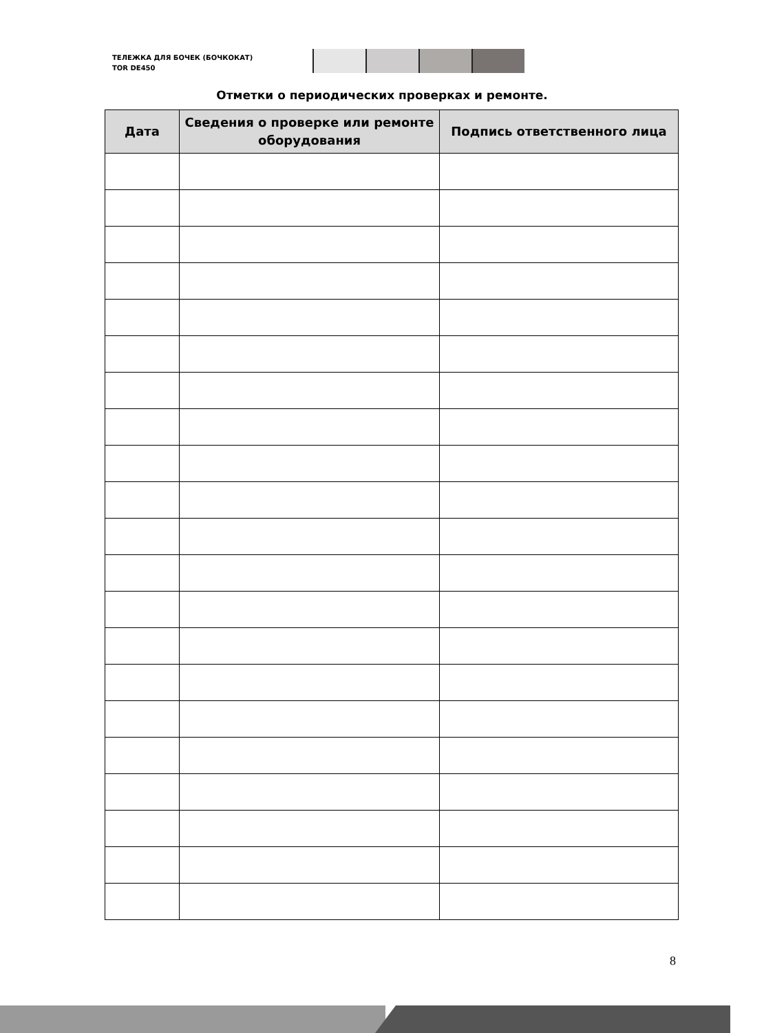ТЕЛЕЖКА ДЛЯ БОЧЕК (БОЧКОКАТ)
TOR DE450
Отметки о периодических проверках и ремонте.
| Дата | Сведения о проверке или ремонте оборудования | Подпись ответственного лица |
| --- | --- | --- |
8